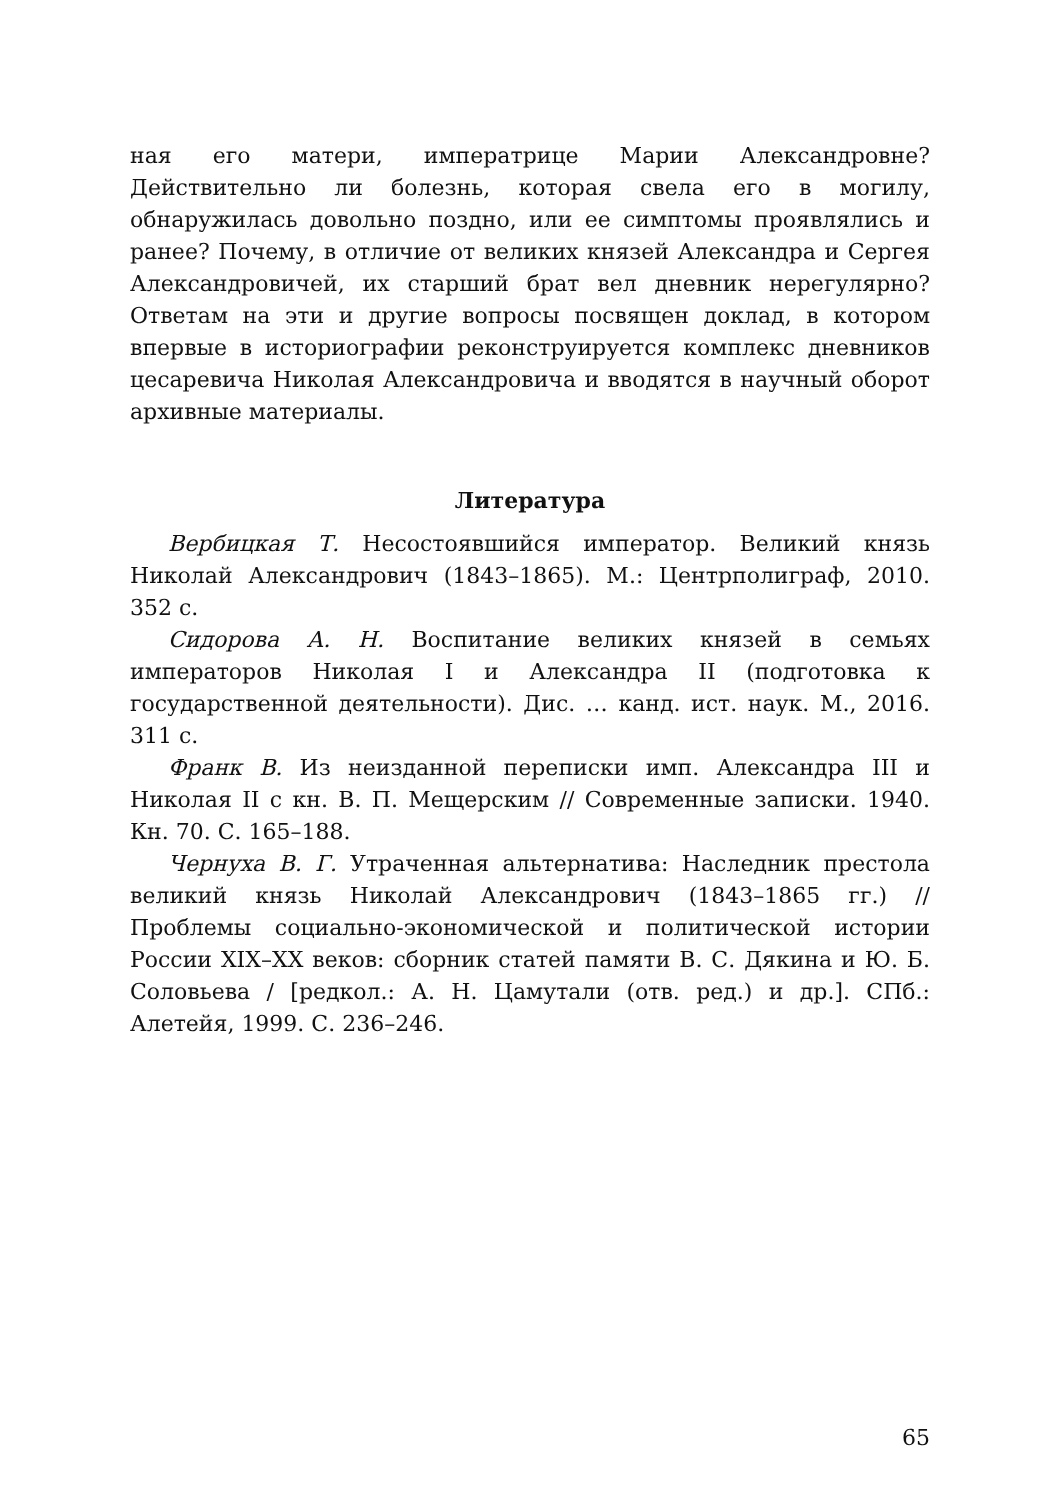ная его матери, императрице Марии Александровне? Действительно ли болезнь, которая свела его в могилу, обнаружилась довольно поздно, или ее симптомы проявлялись и ранее? Почему, в отличие от великих князей Александра и Сергея Александровичей, их старший брат вел дневник нерегулярно? Ответам на эти и другие вопросы посвящен доклад, в котором впервые в историографии реконструируется комплекс дневников цесаревича Николая Александровича и вводятся в научный оборот архивные материалы.
Литература
Вербицкая Т. Несостоявшийся император. Великий князь Николай Александрович (1843–1865). М.: Центрполиграф, 2010. 352 с.
Сидорова А. Н. Воспитание великих князей в семьях императоров Николая I и Александра II (подготовка к государственной деятельности). Дис. … канд. ист. наук. М., 2016. 311 с.
Франк В. Из неизданной переписки имп. Александра III и Николая II с кн. В. П. Мещерским // Современные записки. 1940. Кн. 70. С. 165–188.
Чернуха В. Г. Утраченная альтернатива: Наследник престола великий князь Николай Александрович (1843–1865 гг.) // Проблемы социально-экономической и политической истории России XIX–XX веков: сборник статей памяти В. С. Дякина и Ю. Б. Соловьева / [редкол.: А. Н. Цамутали (отв. ред.) и др.]. СПб.: Алетейя, 1999. С. 236–246.
65